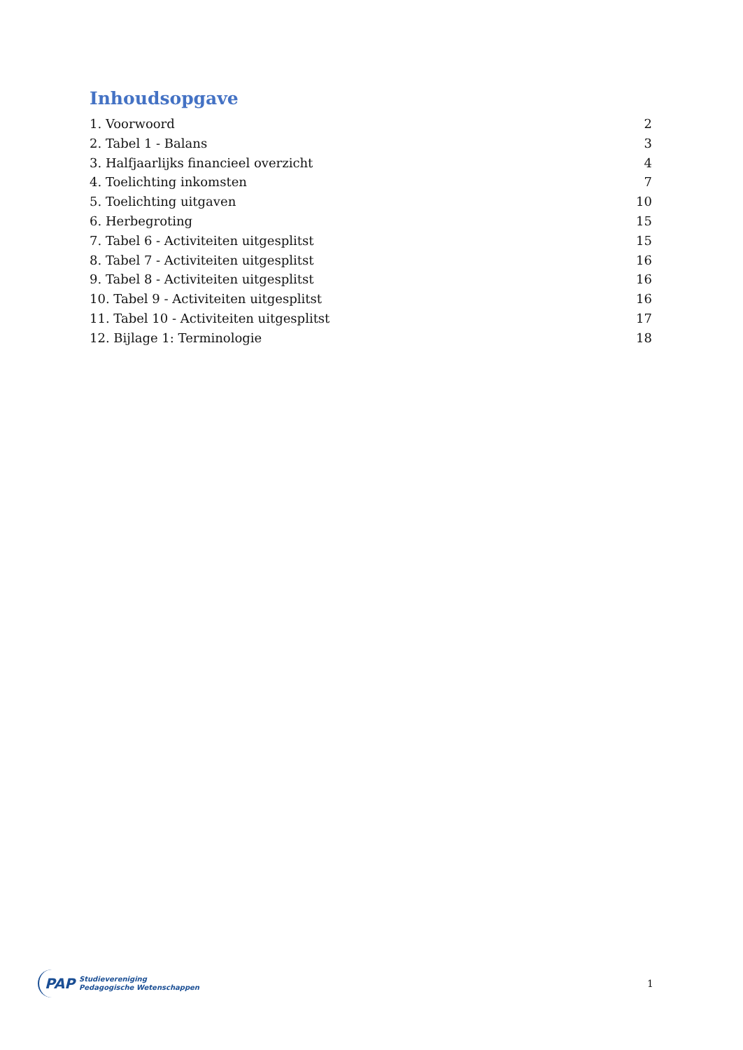Inhoudsopgave
1. Voorwoord 2
2. Tabel 1 - Balans 3
3. Halfjaarlijks financieel overzicht 4
4. Toelichting inkomsten 7
5. Toelichting uitgaven 10
6. Herbegroting 15
7. Tabel 6 - Activiteiten uitgesplitst 15
8. Tabel 7 - Activiteiten uitgesplitst 16
9. Tabel 8 - Activiteiten uitgesplitst 16
10. Tabel 9 - Activiteiten uitgesplitst 16
11. Tabel 10 - Activiteiten uitgesplitst 17
12. Bijlage 1: Terminologie 18
PAP Studievereniging
Pedagogische Wetenschappen
1